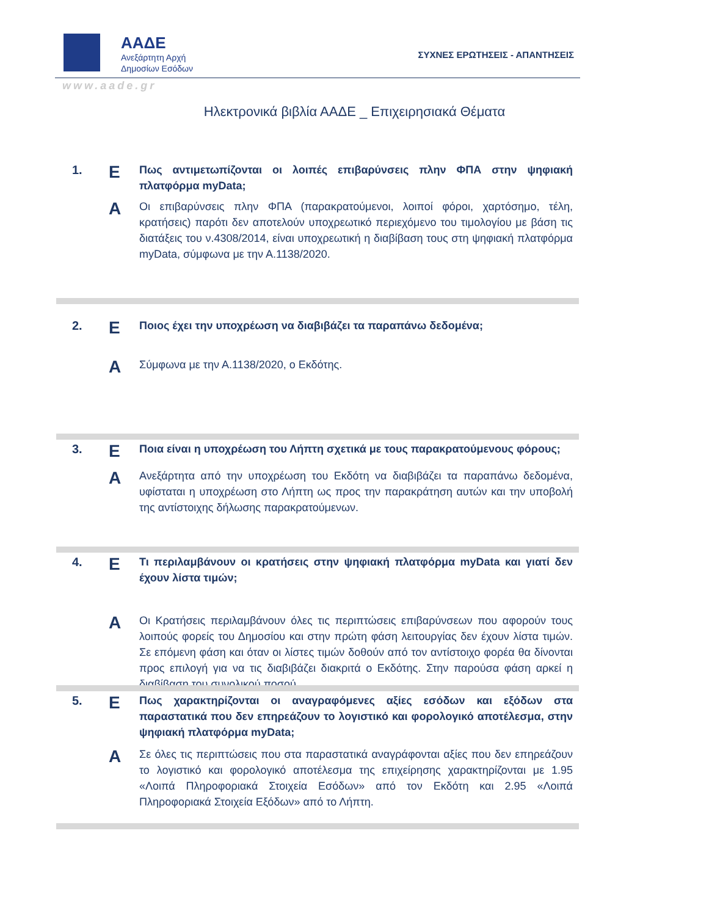ΑΑΔΕ
Ανεξάρτητη Αρχή
Δημοσίων Εσόδων
ΣΥΧΝΕΣ ΕΡΩΤΗΣΕΙΣ - ΑΠΑΝΤΗΣΕΙΣ
www.aade.gr
Ηλεκτρονικά βιβλία ΑΑΔΕ _ Επιχειρησιακά Θέματα
1.
Ε
Πως αντιμετωπίζονται οι λοιπές επιβαρύνσεις πλην ΦΠΑ στην ψηφιακή πλατφόρμα myData;
Α
Οι επιβαρύνσεις πλην ΦΠΑ (παρακρατούμενοι, λοιποί φόροι, χαρτόσημο, τέλη, κρατήσεις) παρότι δεν αποτελούν υποχρεωτικό περιεχόμενο του τιμολογίου με βάση τις διατάξεις του ν.4308/2014, είναι υποχρεωτική η διαβίβαση τους στη ψηφιακή πλατφόρμα myData, σύμφωνα με την Α.1138/2020.
2.
Ε
Ποιος έχει την υποχρέωση να διαβιβάζει τα παραπάνω δεδομένα;
Α
Σύμφωνα με την Α.1138/2020, ο Εκδότης.
3.
Ε
Ποια είναι η υποχρέωση του Λήπτη σχετικά με τους παρακρατούμενους φόρους;
Α
Ανεξάρτητα από την υποχρέωση του Εκδότη να διαβιβάζει τα παραπάνω δεδομένα, υφίσταται η υποχρέωση στο Λήπτη ως προς την παρακράτηση αυτών και την υποβολή της αντίστοιχης δήλωσης παρακρατούμενων.
4.
Ε
Τι περιλαμβάνουν οι κρατήσεις στην ψηφιακή πλατφόρμα myData και γιατί δεν έχουν λίστα τιμών;
Α
Οι Κρατήσεις περιλαμβάνουν όλες τις περιπτώσεις επιβαρύνσεων που αφορούν τους λοιπούς φορείς του Δημοσίου και στην πρώτη φάση λειτουργίας δεν έχουν λίστα τιμών. Σε επόμενη φάση και όταν οι λίστες τιμών δοθούν από τον αντίστοιχο φορέα θα δίνονται προς επιλογή για να τις διαβιβάζει διακριτά ο Εκδότης. Στην παρούσα φάση αρκεί η διαβίβαση του συνολικού ποσού.
5.
Ε
Πως χαρακτηρίζονται οι αναγραφόμενες αξίες εσόδων και εξόδων στα παραστατικά που δεν επηρεάζουν το λογιστικό και φορολογικό αποτέλεσμα, στην ψηφιακή πλατφόρμα myData;
Α
Σε όλες τις περιπτώσεις που στα παραστατικά αναγράφονται αξίες που δεν επηρεάζουν το λογιστικό και φορολογικό αποτέλεσμα της επιχείρησης χαρακτηρίζονται με 1.95 «Λοιπά Πληροφοριακά Στοιχεία Εσόδων» από τον Εκδότη και 2.95 «Λοιπά Πληροφοριακά Στοιχεία Εξόδων» από το Λήπτη.